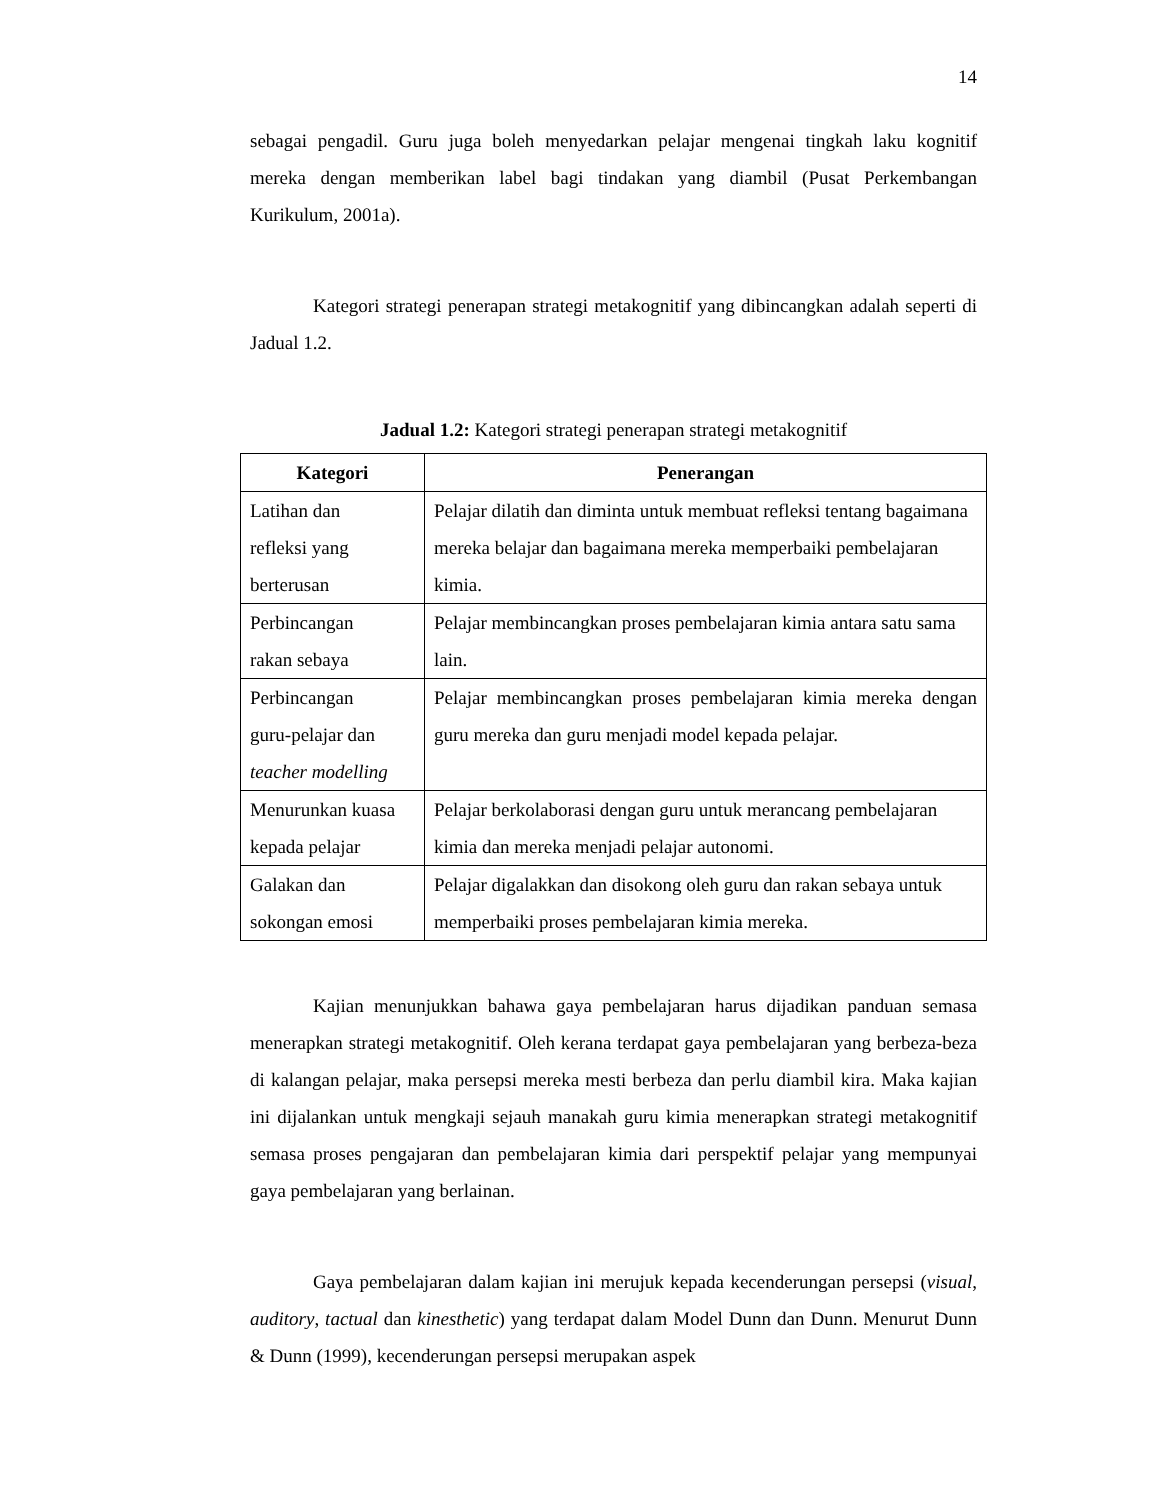14
sebagai pengadil. Guru juga boleh menyedarkan pelajar mengenai tingkah laku kognitif mereka dengan memberikan label bagi tindakan yang diambil (Pusat Perkembangan Kurikulum, 2001a).
Kategori strategi penerapan strategi metakognitif yang dibincangkan adalah seperti di Jadual 1.2.
Jadual 1.2: Kategori strategi penerapan strategi metakognitif
| Kategori | Penerangan |
| --- | --- |
| Latihan dan refleksi yang berterusan | Pelajar dilatih dan diminta untuk membuat refleksi tentang bagaimana mereka belajar dan bagaimana mereka memperbaiki pembelajaran kimia. |
| Perbincangan rakan sebaya | Pelajar membincangkan proses pembelajaran kimia antara satu sama lain. |
| Perbincangan guru-pelajar dan teacher modelling | Pelajar membincangkan proses pembelajaran kimia mereka dengan guru mereka dan guru menjadi model kepada pelajar. |
| Menurunkan kuasa kepada pelajar | Pelajar berkolaborasi dengan guru untuk merancang pembelajaran kimia dan mereka menjadi pelajar autonomi. |
| Galakan dan sokongan emosi | Pelajar digalakkan dan disokong oleh guru dan rakan sebaya untuk memperbaiki proses pembelajaran kimia mereka. |
Kajian menunjukkan bahawa gaya pembelajaran harus dijadikan panduan semasa menerapkan strategi metakognitif. Oleh kerana terdapat gaya pembelajaran yang berbeza-beza di kalangan pelajar, maka persepsi mereka mesti berbeza dan perlu diambil kira. Maka kajian ini dijalankan untuk mengkaji sejauh manakah guru kimia menerapkan strategi metakognitif semasa proses pengajaran dan pembelajaran kimia dari perspektif pelajar yang mempunyai gaya pembelajaran yang berlainan.
Gaya pembelajaran dalam kajian ini merujuk kepada kecenderungan persepsi (visual, auditory, tactual dan kinesthetic) yang terdapat dalam Model Dunn dan Dunn. Menurut Dunn & Dunn (1999), kecenderungan persepsi merupakan aspek